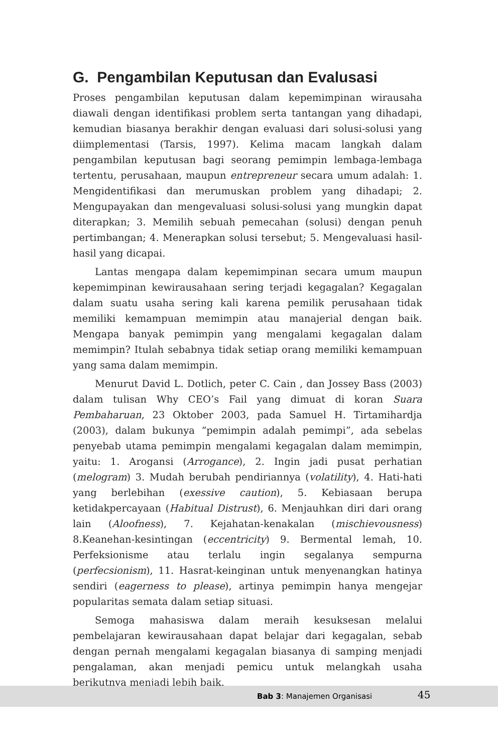G. Pengambilan Keputusan dan Evalusasi
Proses pengambilan keputusan dalam kepemimpinan wirausaha diawali dengan identifikasi problem serta tantangan yang dihadapi, kemudian biasanya berakhir dengan evaluasi dari solusi-solusi yang diimplementasi (Tarsis, 1997). Kelima macam langkah dalam pengambilan keputusan bagi seorang pemimpin lembaga-lembaga tertentu, perusahaan, maupun entrepreneur secara umum adalah: 1. Mengidentifikasi dan merumuskan problem yang dihadapi; 2. Mengupayakan dan mengevaluasi solusi-solusi yang mungkin dapat diterapkan; 3. Memilih sebuah pemecahan (solusi) dengan penuh pertimbangan; 4. Menerapkan solusi tersebut; 5. Mengevaluasi hasil-hasil yang dicapai.
Lantas mengapa dalam kepemimpinan secara umum maupun kepemimpinan kewirausahaan sering terjadi kegagalan? Kegagalan dalam suatu usaha sering kali karena pemilik perusahaan tidak memiliki kemampuan memimpin atau manajerial dengan baik. Mengapa banyak pemimpin yang mengalami kegagalan dalam memimpin? Itulah sebabnya tidak setiap orang memiliki kemampuan yang sama dalam memimpin.
Menurut David L. Dotlich, peter C. Cain , dan Jossey Bass (2003) dalam tulisan Why CEO’s Fail yang dimuat di koran Suara Pembaharuan, 23 Oktober 2003, pada Samuel H. Tirtamihardja (2003), dalam bukunya “pemimpin adalah pemimpi”, ada sebelas penyebab utama pemimpin mengalami kegagalan dalam memimpin, yaitu: 1. Arogansi (Arrogance), 2. Ingin jadi pusat perhatian (melogram) 3. Mudah berubah pendiriannya (volatility), 4. Hati-hati yang berlebihan (exessive caution), 5. Kebiasaan berupa ketidakpercayaan (Habitual Distrust), 6. Menjauhkan diri dari orang lain (Aloofness), 7. Kejahatan-kenakalan (mischievousness) 8.Keanehan-kesintingan (eccentricity) 9. Bermental lemah, 10. Perfeksionisme atau terlalu ingin segalanya sempurna (perfecsionism), 11. Hasrat-keinginan untuk menyenangkan hatinya sendiri (eagerness to please), artinya pemimpin hanya mengejar popularitas semata dalam setiap situasi.
Semoga mahasiswa dalam meraih kesuksesan melalui pembelajaran kewirausahaan dapat belajar dari kegagalan, sebab dengan pernah mengalami kegagalan biasanya di samping menjadi pengalaman, akan menjadi pemicu untuk melangkah usaha berikutnya menjadi lebih baik.
Bab 3: Manajemen Organisasi 45